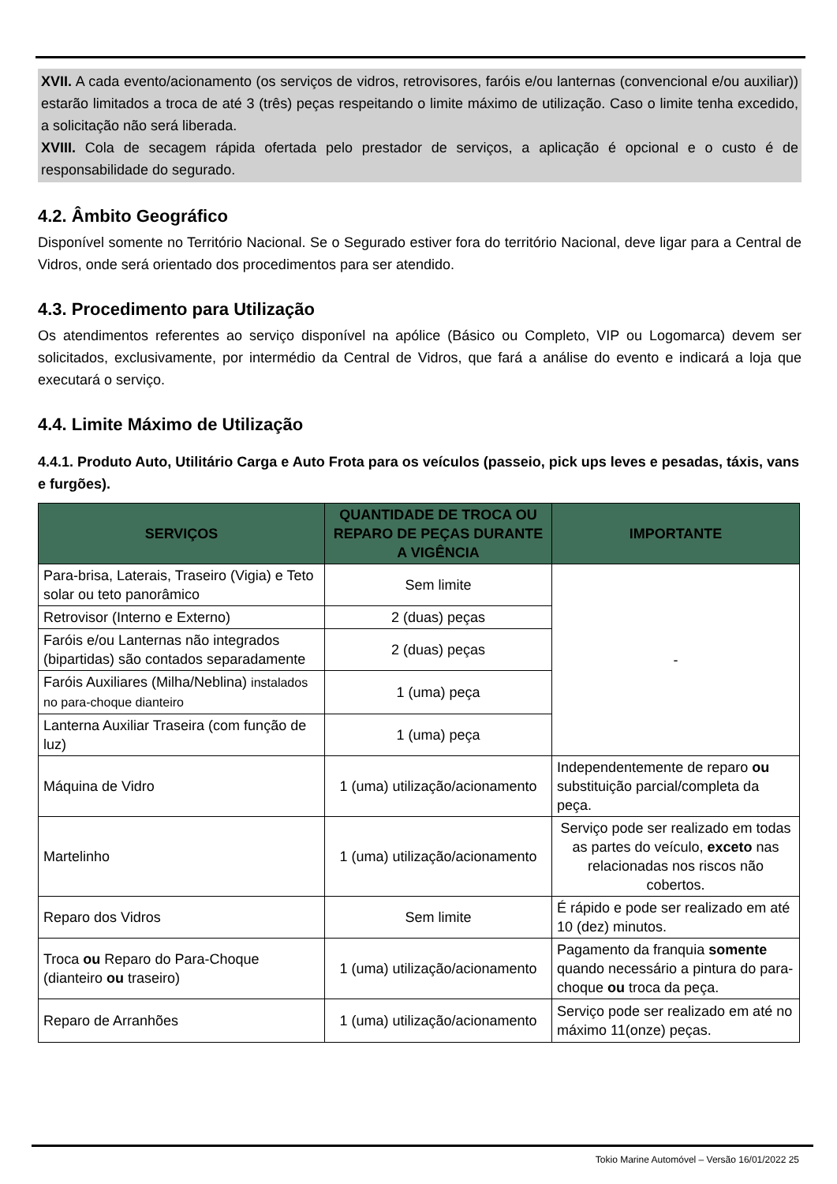XVII. A cada evento/acionamento (os serviços de vidros, retrovisores, faróis e/ou lanternas (convencional e/ou auxiliar)) estarão limitados a troca de até 3 (três) peças respeitando o limite máximo de utilização. Caso o limite tenha excedido, a solicitação não será liberada.
XVIII. Cola de secagem rápida ofertada pelo prestador de serviços, a aplicação é opcional e o custo é de responsabilidade do segurado.
4.2. Âmbito Geográfico
Disponível somente no Território Nacional. Se o Segurado estiver fora do território Nacional, deve ligar para a Central de Vidros, onde será orientado dos procedimentos para ser atendido.
4.3. Procedimento para Utilização
Os atendimentos referentes ao serviço disponível na apólice (Básico ou Completo, VIP ou Logomarca) devem ser solicitados, exclusivamente, por intermédio da Central de Vidros, que fará a análise do evento e indicará a loja que executará o serviço.
4.4. Limite Máximo de Utilização
4.4.1. Produto Auto, Utilitário Carga e Auto Frota para os veículos (passeio, pick ups leves e pesadas, táxis, vans e furgões).
| SERVIÇOS | QUANTIDADE DE TROCA OU REPARO DE PEÇAS DURANTE A VIGÊNCIA | IMPORTANTE |
| --- | --- | --- |
| Para-brisa, Laterais, Traseiro (Vigia) e Teto solar ou teto panorâmico | Sem limite | - |
| Retrovisor (Interno e Externo) | 2 (duas) peças | |
| Faróis e/ou Lanternas não integrados (bipartidas) são contados separadamente | 2 (duas) peças | |
| Faróis Auxiliares (Milha/Neblina) instalados no para-choque dianteiro | 1 (uma) peça | |
| Lanterna Auxiliar Traseira (com função de luz) | 1 (uma) peça | |
| Máquina de Vidro | 1 (uma) utilização/acionamento | Independentemente de reparo ou substituição parcial/completa da peça. |
| Martelinho | 1 (uma) utilização/acionamento | Serviço pode ser realizado em todas as partes do veículo, exceto nas relacionadas nos riscos não cobertos. |
| Reparo dos Vidros | Sem limite | É rápido e pode ser realizado em até 10 (dez) minutos. |
| Troca ou Reparo do Para-Choque (dianteiro ou traseiro) | 1 (uma) utilização/acionamento | Pagamento da franquia somente quando necessário a pintura do para-choque ou troca da peça. |
| Reparo de Arranhões | 1 (uma) utilização/acionamento | Serviço pode ser realizado em até no máximo 11(onze) peças. |
Tokio Marine Automóvel – Versão 16/01/2022 25